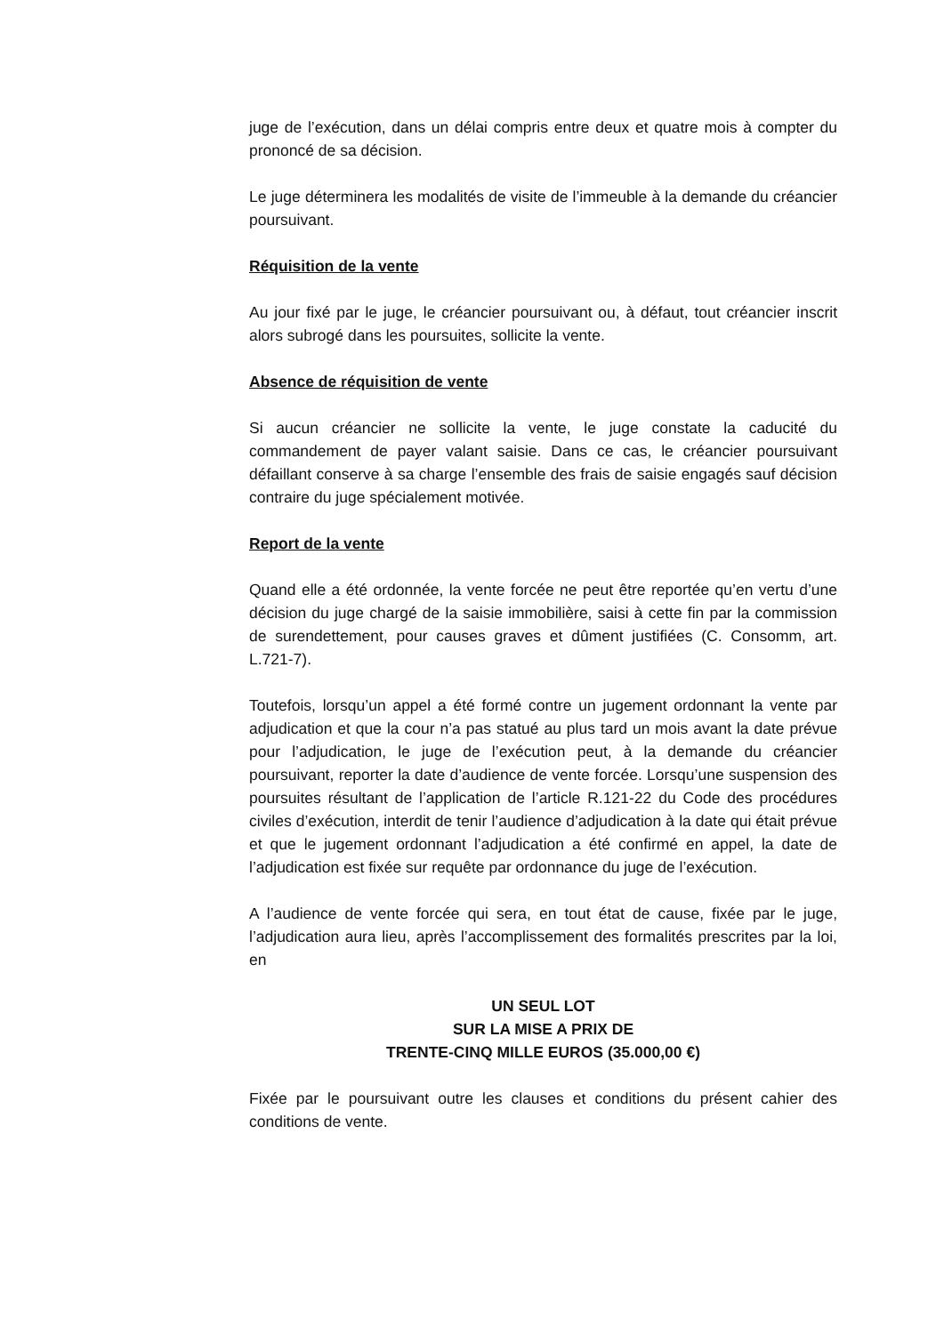juge de l’exécution, dans un délai compris entre deux et quatre mois à compter du prononcé de sa décision.
Le juge déterminera les modalités de visite de l’immeuble à la demande du créancier poursuivant.
Réquisition de la vente
Au jour fixé par le juge, le créancier poursuivant ou, à défaut, tout créancier inscrit alors subrogé dans les poursuites, sollicite la vente.
Absence de réquisition de vente
Si aucun créancier ne sollicite la vente, le juge constate la caducité du commandement de payer valant saisie. Dans ce cas, le créancier poursuivant défaillant conserve à sa charge l’ensemble des frais de saisie engagés sauf décision contraire du juge spécialement motivée.
Report de la vente
Quand elle a été ordonnée, la vente forcée ne peut être reportée qu’en vertu d’une décision du juge chargé de la saisie immobilière, saisi à cette fin par la commission de surendettement, pour causes graves et dûment justifiées (C. Consomm, art. L.721-7).
Toutefois, lorsqu’un appel a été formé contre un jugement ordonnant la vente par adjudication et que la cour n’a pas statué au plus tard un mois avant la date prévue pour l’adjudication, le juge de l’exécution peut, à la demande du créancier poursuivant, reporter la date d’audience de vente forcée. Lorsqu’une suspension des poursuites résultant de l’application de l’article R.121-22 du Code des procédures civiles d’exécution, interdit de tenir l’audience d’adjudication à la date qui était prévue et que le jugement ordonnant l’adjudication a été confirmé en appel, la date de l’adjudication est fixée sur requête par ordonnance du juge de l’exécution.
A l’audience de vente forcée qui sera, en tout état de cause, fixée par le juge, l’adjudication aura lieu, après l’accomplissement des formalités prescrites par la loi, en
UN SEUL LOT
SUR LA MISE A PRIX DE
TRENTE-CINQ MILLE EUROS (35.000,00 €)
Fixée par le poursuivant outre les clauses et conditions du présent cahier des conditions de vente.